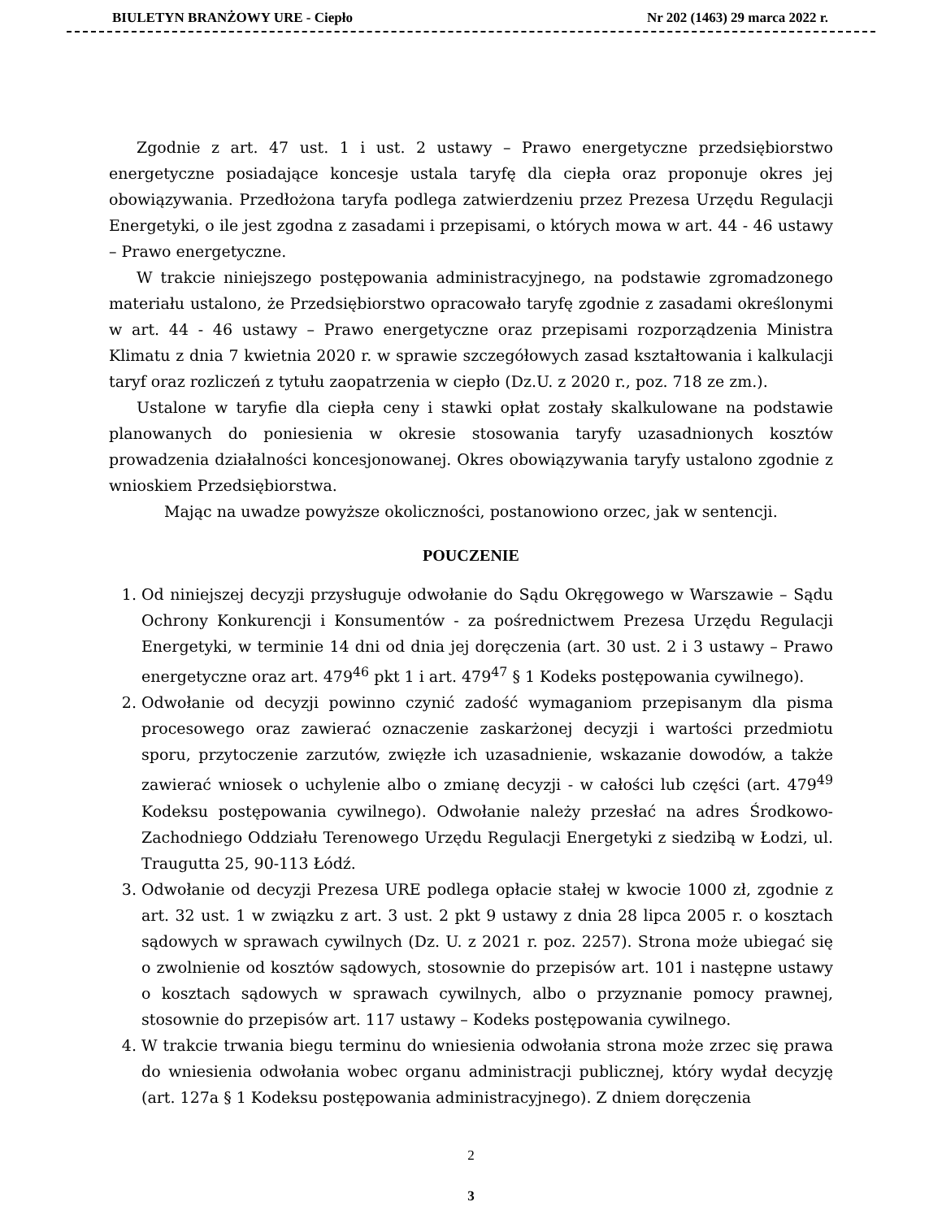BIULETYN BRANŻOWY URE - Ciepło Nr 202 (1463) 29 marca 2022 r.
Zgodnie z art. 47 ust. 1 i ust. 2 ustawy – Prawo energetyczne przedsiębiorstwo energetyczne posiadające koncesje ustala taryfę dla ciepła oraz proponuje okres jej obowiązywania. Przedłożona taryfa podlega zatwierdzeniu przez Prezesa Urzędu Regulacji Energetyki, o ile jest zgodna z zasadami i przepisami, o których mowa w art. 44 - 46 ustawy – Prawo energetyczne.
W trakcie niniejszego postępowania administracyjnego, na podstawie zgromadzonego materiału ustalono, że Przedsiębiorstwo opracowało taryfę zgodnie z zasadami określonymi w art. 44 - 46 ustawy – Prawo energetyczne oraz przepisami rozporządzenia Ministra Klimatu z dnia 7 kwietnia 2020 r. w sprawie szczegółowych zasad kształtowania i kalkulacji taryf oraz rozliczeń z tytułu zaopatrzenia w ciepło (Dz.U. z 2020 r., poz. 718 ze zm.).
Ustalone w taryfie dla ciepła ceny i stawki opłat zostały skalkulowane na podstawie planowanych do poniesienia w okresie stosowania taryfy uzasadnionych kosztów prowadzenia działalności koncesjonowanej. Okres obowiązywania taryfy ustalono zgodnie z wnioskiem Przedsiębiorstwa.
Mając na uwadze powyższe okoliczności, postanowiono orzec, jak w sentencji.
POUCZENIE
1. Od niniejszej decyzji przysługuje odwołanie do Sądu Okręgowego w Warszawie – Sądu Ochrony Konkurencji i Konsumentów - za pośrednictwem Prezesa Urzędu Regulacji Energetyki, w terminie 14 dni od dnia jej doręczenia (art. 30 ust. 2 i 3 ustawy – Prawo energetyczne oraz art. 479<sup>46</sup> pkt 1 i art. 479<sup>47</sup> § 1 Kodeks postępowania cywilnego).
2. Odwołanie od decyzji powinno czynić zadość wymaganiom przepisanym dla pisma procesowego oraz zawierać oznaczenie zaskarżonej decyzji i wartości przedmiotu sporu, przytoczenie zarzutów, zwięzłe ich uzasadnienie, wskazanie dowodów, a także zawierać wniosek o uchylenie albo o zmianę decyzji - w całości lub części (art. 479<sup>49</sup> Kodeksu postępowania cywilnego). Odwołanie należy przesłać na adres Środkowo-Zachodniego Oddziału Terenowego Urzędu Regulacji Energetyki z siedzibą w Łodzi, ul. Traugutta 25, 90-113 Łódź.
3. Odwołanie od decyzji Prezesa URE podlega opłacie stałej w kwocie 1000 zł, zgodnie z art. 32 ust. 1 w związku z art. 3 ust. 2 pkt 9 ustawy z dnia 28 lipca 2005 r. o kosztach sądowych w sprawach cywilnych (Dz. U. z 2021 r. poz. 2257). Strona może ubiegać się o zwolnienie od kosztów sądowych, stosownie do przepisów art. 101 i następne ustawy o kosztach sądowych w sprawach cywilnych, albo o przyznanie pomocy prawnej, stosownie do przepisów art. 117 ustawy – Kodeks postępowania cywilnego.
4. W trakcie trwania biegu terminu do wniesienia odwołania strona może zrzec się prawa do wniesienia odwołania wobec organu administracji publicznej, który wydał decyzję (art. 127a § 1 Kodeksu postępowania administracyjnego). Z dniem doręczenia
2
3